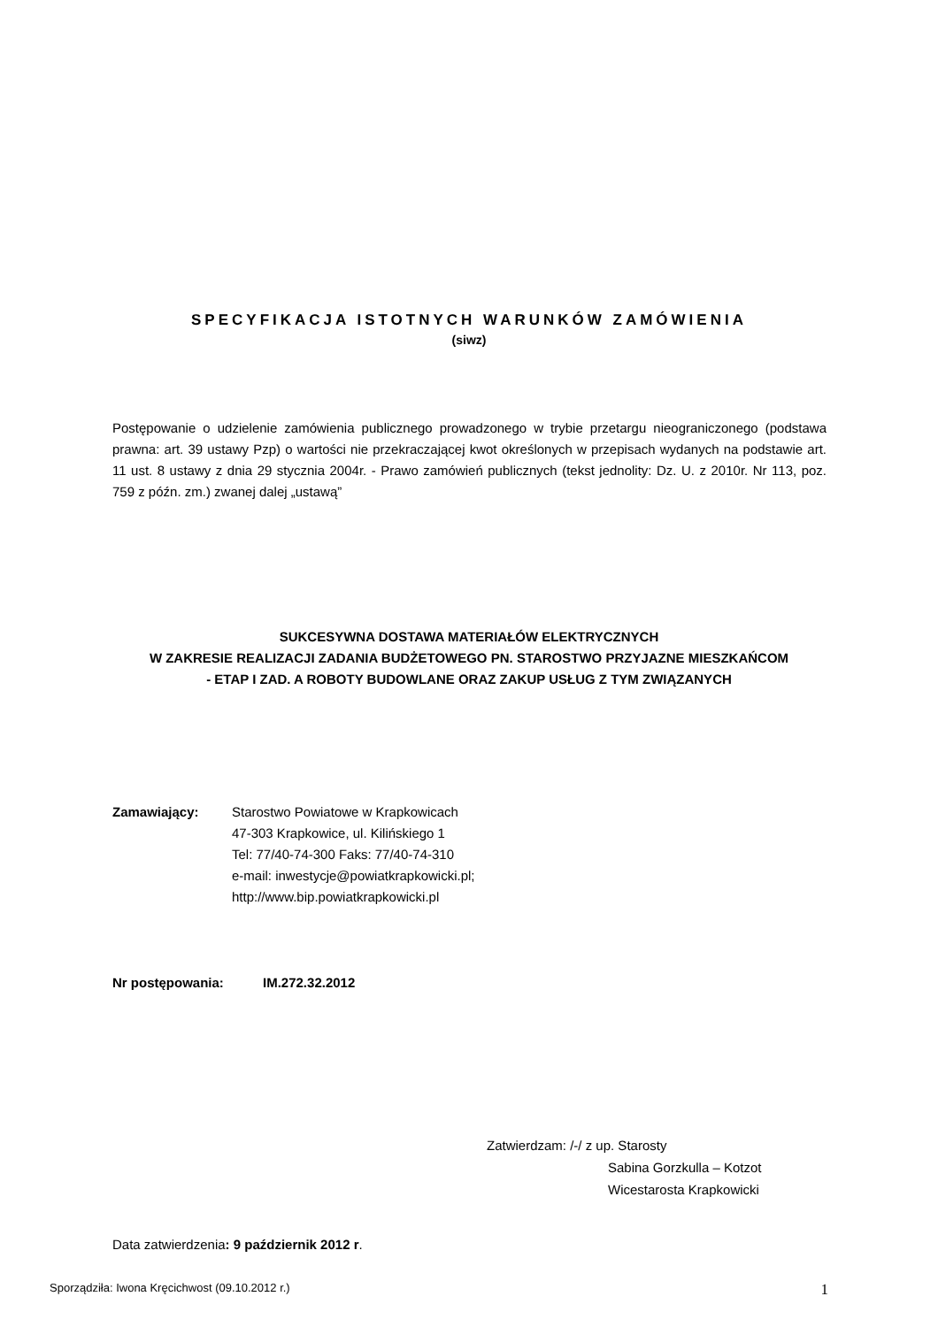SPECYFIKACJA ISTOTNYCH WARUNKÓW ZAMÓWIENIA
(siwz)
Postępowanie o udzielenie zamówienia publicznego prowadzonego w trybie przetargu nieograniczonego (podstawa prawna: art. 39 ustawy Pzp) o wartości nie przekraczającej kwot określonych w przepisach wydanych na podstawie art. 11 ust. 8 ustawy z dnia 29 stycznia 2004r. - Prawo zamówień publicznych (tekst jednolity: Dz. U. z 2010r. Nr 113, poz. 759 z późn. zm.) zwanej dalej „ustawą”
SUKCESYWNA DOSTAWA MATERIAŁÓW ELEKTRYCZNYCH
W ZAKRESIE REALIZACJI ZADANIA BUDŻETOWEGO PN. STAROSTWO PRZYJAZNE MIESZKAŃCOM
- ETAP I ZAD. A ROBOTY BUDOWLANE ORAZ ZAKUP USŁUG Z TYM ZWIĄZANYCH
Zamawiający: Starostwo Powiatowe w Krapkowicach
47-303 Krapkowice, ul. Kilińskiego 1
Tel: 77/40-74-300 Faks: 77/40-74-310
e-mail: inwestycje@powiatkrapkowicki.pl;
http://www.bip.powiatkrapkowicki.pl
Nr postępowania: IM.272.32.2012
Zatwierdzam: /-/ z up. Starosty
Sabina Gorzkulla – Kotzot
Wicestarosta Krapkowicki
Data zatwierdzenia: 9 październik 2012 r.
Sporządziła: Iwona Kręcichwost (09.10.2012 r.) 1